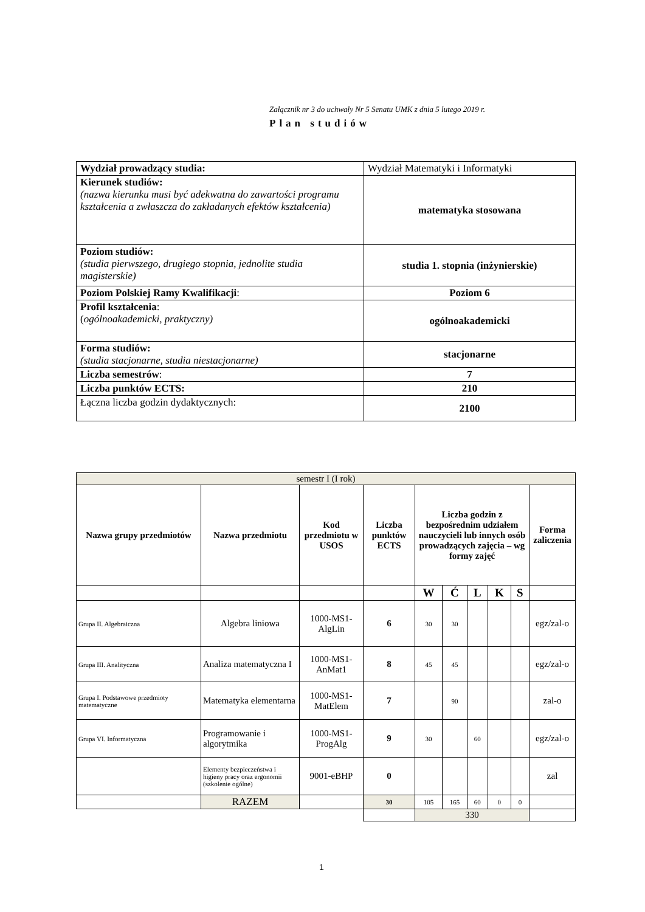Załącznik nr 3 do uchwały Nr 5 Senatu UMK z dnia 5 lutego 2019 r.
Plan studiów
| Wydział prowadzący studia: | Wydział Matematyki i Informatyki |
| Kierunek studiów: (nazwa kierunku musi być adekwatna do zawartości programu kształcenia a zwłaszcza do zakładanych efektów kształcenia) | matematyka stosowana |
| Poziom studiów: (studia pierwszego, drugiego stopnia, jednolite studia magisterskie) | studia 1. stopnia (inżynierskie) |
| Poziom Polskiej Ramy Kwalifikacji : | Poziom 6 |
| Profil kształcenia : ( ogólnoakademicki, praktyczny) | ogólnoakademicki |
| Forma studiów: (studia stacjonarne, studia niestacjonarne) | stacjonarne |
| Liczba semestrów : | 7 |
| Liczba punktów ECTS: | 210 |
| Łączna liczba godzin dydaktycznych: | 2100 |
| semestr I (I rok) | | | | | | | | | |
| Nazwa grupy przedmiotów | Nazwa przedmiotu | Kod przedmiotu w USOS | Liczba punktów ECTS | Liczba godzin z bezpośrednim udziałem nauczycieli lub innych osób prowadzących zajęcia – wg formy zajęć | | | | | Forma zaliczenia |
| | | | | W | Ć | L | K | S | |
| Grupa II. Algebraiczna | Algebra liniowa | 1000-MS1-AlgLin | 6 | 30 | 30 | | | | egz/zal-o |
| Grupa III. Analityczna | Analiza matematyczna I | 1000-MS1-AnMat1 | 8 | 45 | 45 | | | | egz/zal-o |
| Grupa I. Podstawowe przedmioty matematyczne | Matematyka elementarna | 1000-MS1-MatElem | 7 | | 90 | | | | zal-o |
| Grupa VI. Informatyczna | Programowanie i algorytmika | 1000-MS1-ProgAlg | 9 | 30 | | 60 | | | egz/zal-o |
| | Elementy bezpieczeństwa i higieny pracy oraz ergonomii (szkolenie ogólne) | 9001-eBHP | 0 | | | | | | zal |
| | RAZEM | | 30 | 105 | 165 | 60 | 0 | 0 | |
| | | | | 330 | | | | | |
1